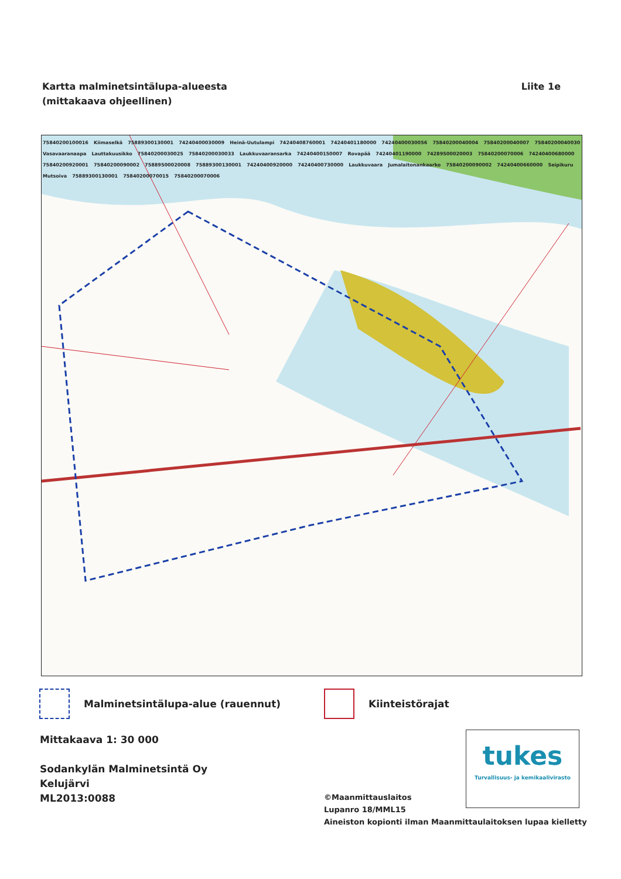Kartta malminetsintälupa-alueesta
(mittakaava ohjeellinen)
Liite 1e
75840200100016 Kiimaselkä 75889300130001 74240400030009 Heinä-Uutulampi 74240408760001 74240401180000 74240400030056 75840200040004 75840200040007 75840200040030 Vasavaaranaapa Lauttakuusikko 75840200030025 75840200030033 Laukkuvaaransarka 74240400150007 Rovapää 74240401190000 74289500020003 75840200070006 74240400680000 75840200920001 75840200090002 75889500020008 75889300130001 74240400920000 74240400730000 Laukkuvaara Jumalaitonankaarko 75840200090002 74240400660000 Seipikuru Mutsoiva 75889300130001 75840200070015 75840200070006
Malminetsintälupa-alue (rauennut) Kiinteistörajat
Mittakaava 1: 30 000
Sodankylän Malminetsintä Oy
Kelujärvi
ML2013:0088
tukes
Turvallisuus- ja kemikaalivirasto
©Maanmittauslaitos
Lupanro 18/MML15
Aineiston kopionti ilman Maanmittaulaitoksen lupaa kielletty